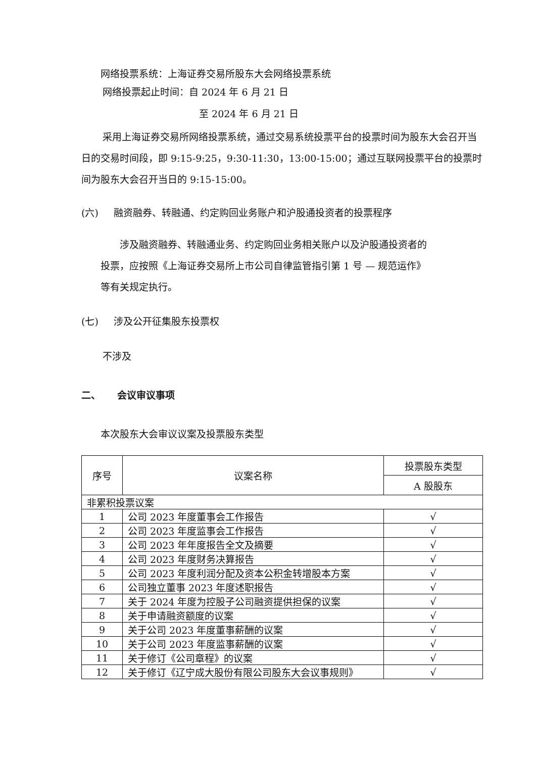网络投票系统：上海证券交易所股东大会网络投票系统
网络投票起止时间：自 2024 年 6 月 21 日
至 2024 年 6 月 21 日
采用上海证券交易所网络投票系统，通过交易系统投票平台的投票时间为股东大会召开当日的交易时间段，即 9:15-9:25，9:30-11:30，13:00-15:00；通过互联网投票平台的投票时间为股东大会召开当日的 9:15-15:00。
(六) 融资融券、转融通、约定购回业务账户和沪股通投资者的投票程序
涉及融资融券、转融通业务、约定购回业务相关账户以及沪股通投资者的投票，应按照《上海证券交易所上市公司自律监管指引第 1 号 — 规范运作》等有关规定执行。
(七) 涉及公开征集股东投票权
不涉及
二、 会议审议事项
本次股东大会审议议案及投票股东类型
| 序号 | 议案名称 | 投票股东类型 |
| --- | --- | --- |
| | | A 股股东 |
| 非累积投票议案 | | |
| 1 | 公司 2023 年度董事会工作报告 | √ |
| 2 | 公司 2023 年度监事会工作报告 | √ |
| 3 | 公司 2023 年年度报告全文及摘要 | √ |
| 4 | 公司 2023 年度财务决算报告 | √ |
| 5 | 公司 2023 年度利润分配及资本公积金转增股本方案 | √ |
| 6 | 公司独立董事 2023 年度述职报告 | √ |
| 7 | 关于 2024 年度为控股子公司融资提供担保的议案 | √ |
| 8 | 关于申请融资额度的议案 | √ |
| 9 | 关于公司 2023 年度董事薪酬的议案 | √ |
| 10 | 关于公司 2023 年度监事薪酬的议案 | √ |
| 11 | 关于修订《公司章程》的议案 | √ |
| 12 | 关于修订《辽宁成大股份有限公司股东大会议事规则》 | √ |